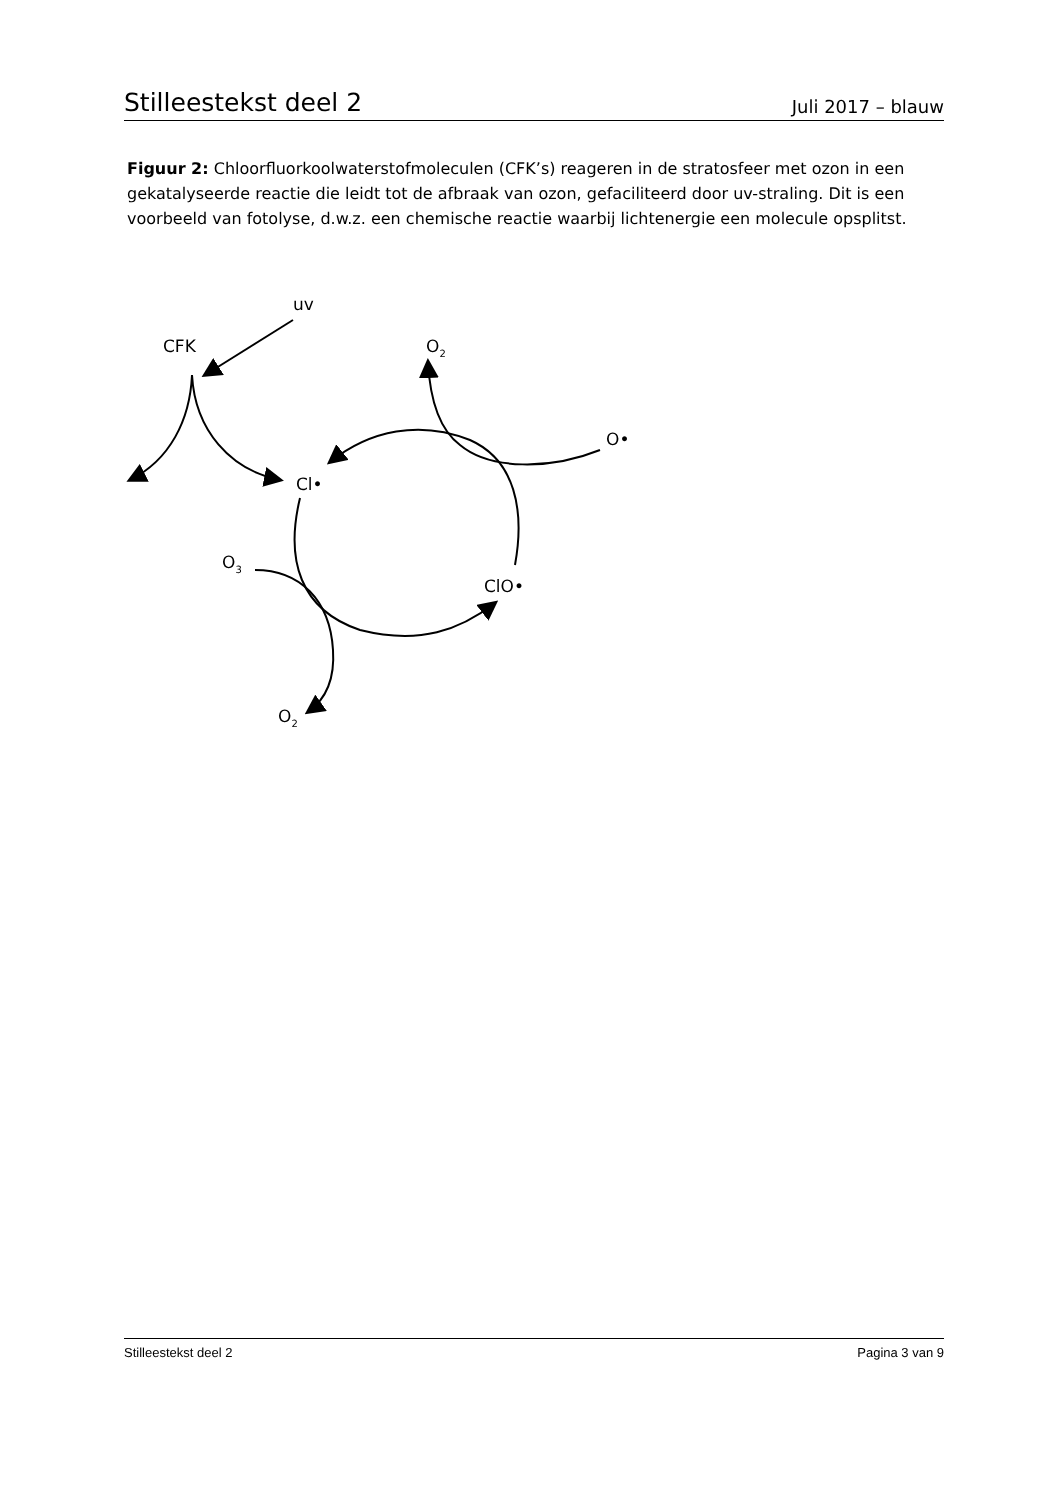Stilleestekst deel 2 Juli 2017 – blauw
Figuur 2: Chloorfluorkoolwaterstofmoleculen (CFK’s) reageren in de stratosfeer met ozon in een gekatalyseerde reactie die leidt tot de afbraak van ozon, gefaciliteerd door uv-straling. Dit is een voorbeeld van fotolyse, d.w.z. een chemische reactie waarbij lichtenergie een molecule opsplitst.
uv
CFK
Cl•
ClO•
O•
O2
O3
O2
Stilleestekst deel 2 Pagina 3 van 9